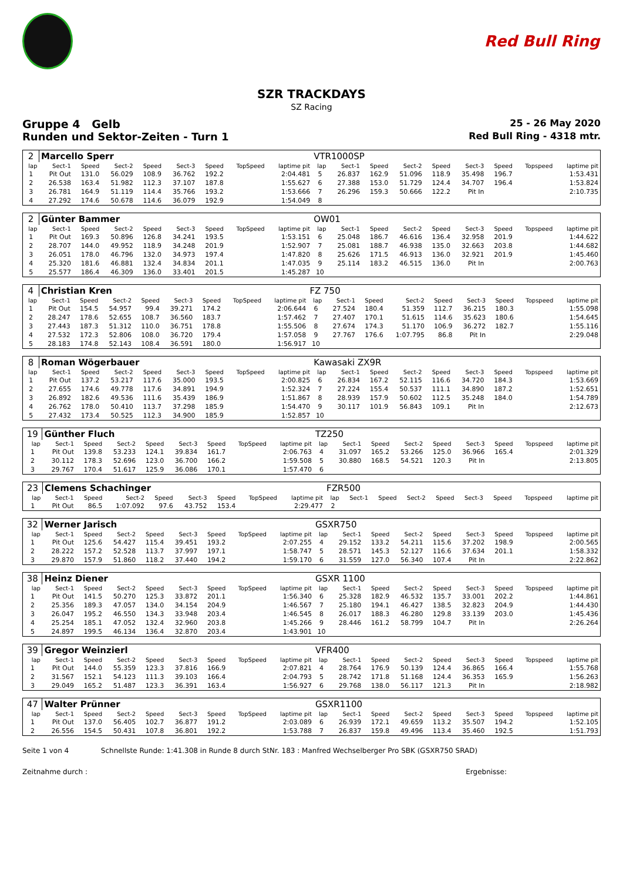Red Bull Ring
SZR TRACKDAYS
SZ Racing
Gruppe 4 Gelb 25 - 26 May 2020
Runden und Sektor-Zeiten - Turn 1 Red Bull Ring - 4318 mtr.
| 2 | Marcello Sperr | | | | | | | | VTR1000SP | | | | | | | | |
| lap | Sect-1 | Speed | Sect-2 | Speed | Sect-3 | Speed | TopSpeed | laptime pit | lap | Sect-1 | Speed | Sect-2 | Speed | Sect-3 | Speed | Topspeed | laptime pit |
| 1 | Pit Out | 131.0 | 56.029 | 108.9 | 36.762 | 192.2 | | 2:04.481 | 5 | 26.837 | 162.9 | 51.096 | 118.9 | 35.498 | 196.7 | | 1:53.431 |
| 2 | 26.538 | 163.4 | 51.982 | 112.3 | 37.107 | 187.8 | | 1:55.627 | 6 | 27.388 | 153.0 | 51.729 | 124.4 | 34.707 | 196.4 | | 1:53.824 |
| 3 | 26.781 | 164.9 | 51.119 | 114.4 | 35.766 | 193.2 | | 1:53.666 | 7 | 26.296 | 159.3 | 50.666 | 122.2 | Pit In | | | 2:10.735 |
| 4 | 27.292 | 174.6 | 50.678 | 114.6 | 36.079 | 192.9 | | 1:54.049 | 8 | | | | | | | | |
| 2 | Günter Bammer | | | | | | | | OW01 | | | | | | | | |
| lap | Sect-1 | Speed | Sect-2 | Speed | Sect-3 | Speed | TopSpeed | laptime pit | lap | Sect-1 | Speed | Sect-2 | Speed | Sect-3 | Speed | Topspeed | laptime pit |
| 1 | Pit Out | 169.3 | 50.896 | 126.8 | 34.241 | 193.5 | | 1:53.151 | 6 | 25.048 | 186.7 | 46.616 | 136.4 | 32.958 | 201.9 | | 1:44.622 |
| 2 | 28.707 | 144.0 | 49.952 | 118.9 | 34.248 | 201.9 | | 1:52.907 | 7 | 25.081 | 188.7 | 46.938 | 135.0 | 32.663 | 203.8 | | 1:44.682 |
| 3 | 26.051 | 178.0 | 46.796 | 132.0 | 34.973 | 197.4 | | 1:47.820 | 8 | 25.626 | 171.5 | 46.913 | 136.0 | 32.921 | 201.9 | | 1:45.460 |
| 4 | 25.320 | 181.6 | 46.881 | 132.4 | 34.834 | 201.1 | | 1:47.035 | 9 | 25.114 | 183.2 | 46.515 | 136.0 | Pit In | | | 2:00.763 |
| 5 | 25.577 | 186.4 | 46.309 | 136.0 | 33.401 | 201.5 | | 1:45.287 | 10 | | | | | | | | |
| 4 | Christian Kren | | | | | | | | FZ 750 | | | | | | | | |
| lap | Sect-1 | Speed | Sect-2 | Speed | Sect-3 | Speed | TopSpeed | laptime pit | lap | Sect-1 | Speed | Sect-2 | Speed | Sect-3 | Speed | Topspeed | laptime pit |
| 1 | Pit Out | 154.5 | 54.957 | 99.4 | 39.271 | 174.2 | | 2:06.644 | 6 | 27.524 | 180.4 | 51.359 | 112.7 | 36.215 | 180.3 | | 1:55.098 |
| 2 | 28.247 | 178.6 | 52.655 | 108.7 | 36.560 | 183.7 | | 1:57.462 | 7 | 27.407 | 170.1 | 51.615 | 114.6 | 35.623 | 180.6 | | 1:54.645 |
| 3 | 27.443 | 187.3 | 51.312 | 110.0 | 36.751 | 178.8 | | 1:55.506 | 8 | 27.674 | 174.3 | 51.170 | 106.9 | 36.272 | 182.7 | | 1:55.116 |
| 4 | 27.532 | 172.3 | 52.806 | 108.0 | 36.720 | 179.4 | | 1:57.058 | 9 | 27.767 | 176.6 | 1:07.795 | 86.8 | Pit In | | | 2:29.048 |
| 5 | 28.183 | 174.8 | 52.143 | 108.4 | 36.591 | 180.0 | | 1:56.917 | 10 | | | | | | | | |
| 8 | Roman Wögerbauer | | | | | | | | Kawasaki ZX9R | | | | | | | | |
| lap | Sect-1 | Speed | Sect-2 | Speed | Sect-3 | Speed | TopSpeed | laptime pit | lap | Sect-1 | Speed | Sect-2 | Speed | Sect-3 | Speed | Topspeed | laptime pit |
| 1 | Pit Out | 137.2 | 53.217 | 117.6 | 35.000 | 193.5 | | 2:00.825 | 6 | 26.834 | 167.2 | 52.115 | 116.6 | 34.720 | 184.3 | | 1:53.669 |
| 2 | 27.655 | 174.6 | 49.778 | 117.6 | 34.891 | 194.9 | | 1:52.324 | 7 | 27.224 | 155.4 | 50.537 | 111.1 | 34.890 | 187.2 | | 1:52.651 |
| 3 | 26.892 | 182.6 | 49.536 | 111.6 | 35.439 | 186.9 | | 1:51.867 | 8 | 28.939 | 157.9 | 50.602 | 112.5 | 35.248 | 184.0 | | 1:54.789 |
| 4 | 26.762 | 178.0 | 50.410 | 113.7 | 37.298 | 185.9 | | 1:54.470 | 9 | 30.117 | 101.9 | 56.843 | 109.1 | Pit In | | | 2:12.673 |
| 5 | 27.432 | 173.4 | 50.525 | 112.3 | 34.900 | 185.9 | | 1:52.857 | 10 | | | | | | | | |
| 19 | Günther Fluch | | | | | | | | TZ250 | | | | | | | | |
| lap | Sect-1 | Speed | Sect-2 | Speed | Sect-3 | Speed | TopSpeed | laptime pit | lap | Sect-1 | Speed | Sect-2 | Speed | Sect-3 | Speed | Topspeed | laptime pit |
| 1 | Pit Out | 139.8 | 53.233 | 124.1 | 39.834 | 161.7 | | 2:06.763 | 4 | 31.097 | 165.2 | 53.266 | 125.0 | 36.966 | 165.4 | | 2:01.329 |
| 2 | 30.112 | 178.3 | 52.696 | 123.0 | 36.700 | 166.2 | | 1:59.508 | 5 | 30.880 | 168.5 | 54.521 | 120.3 | Pit In | | | 2:13.805 |
| 3 | 29.767 | 170.4 | 51.617 | 125.9 | 36.086 | 170.1 | | 1:57.470 | 6 | | | | | | | | |
| 23 | Clemens Schachinger | | | | | | | | FZR500 | | | | | | | | |
| lap | Sect-1 | Speed | Sect-2 | Speed | Sect-3 | Speed | TopSpeed | laptime pit | lap | Sect-1 | Speed | Sect-2 | Speed | Sect-3 | Speed | Topspeed | laptime pit |
| 1 | Pit Out | 86.5 | 1:07.092 | 97.6 | 43.752 | 153.4 | | 2:29.477 | 2 | | | | | | | | |
| 32 | Werner Jarisch | | | | | | | | GSXR750 | | | | | | | | |
| lap | Sect-1 | Speed | Sect-2 | Speed | Sect-3 | Speed | TopSpeed | laptime pit | lap | Sect-1 | Speed | Sect-2 | Speed | Sect-3 | Speed | Topspeed | laptime pit |
| 1 | Pit Out | 125.6 | 54.427 | 115.4 | 39.451 | 193.2 | | 2:07.255 | 4 | 29.152 | 133.2 | 54.211 | 115.6 | 37.202 | 198.9 | | 2:00.565 |
| 2 | 28.222 | 157.2 | 52.528 | 113.7 | 37.997 | 197.1 | | 1:58.747 | 5 | 28.571 | 145.3 | 52.127 | 116.6 | 37.634 | 201.1 | | 1:58.332 |
| 3 | 29.870 | 157.9 | 51.860 | 118.2 | 37.440 | 194.2 | | 1:59.170 | 6 | 31.559 | 127.0 | 56.340 | 107.4 | Pit In | | | 2:22.862 |
| 38 | Heinz Diener | | | | | | | | GSXR 1100 | | | | | | | | |
| lap | Sect-1 | Speed | Sect-2 | Speed | Sect-3 | Speed | TopSpeed | laptime pit | lap | Sect-1 | Speed | Sect-2 | Speed | Sect-3 | Speed | Topspeed | laptime pit |
| 1 | Pit Out | 141.5 | 50.270 | 125.3 | 33.872 | 201.1 | | 1:56.340 | 6 | 25.328 | 182.9 | 46.532 | 135.7 | 33.001 | 202.2 | | 1:44.861 |
| 2 | 25.356 | 189.3 | 47.057 | 134.0 | 34.154 | 204.9 | | 1:46.567 | 7 | 25.180 | 194.1 | 46.427 | 138.5 | 32.823 | 204.9 | | 1:44.430 |
| 3 | 26.047 | 195.2 | 46.550 | 134.3 | 33.948 | 203.4 | | 1:46.545 | 8 | 26.017 | 188.3 | 46.280 | 129.8 | 33.139 | 203.0 | | 1:45.436 |
| 4 | 25.254 | 185.1 | 47.052 | 132.4 | 32.960 | 203.8 | | 1:45.266 | 9 | 28.446 | 161.2 | 58.799 | 104.7 | Pit In | | | 2:26.264 |
| 5 | 24.897 | 199.5 | 46.134 | 136.4 | 32.870 | 203.4 | | 1:43.901 | 10 | | | | | | | | |
| 39 | Gregor Weinzierl | | | | | | | | VFR400 | | | | | | | | |
| lap | Sect-1 | Speed | Sect-2 | Speed | Sect-3 | Speed | TopSpeed | laptime pit | lap | Sect-1 | Speed | Sect-2 | Speed | Sect-3 | Speed | Topspeed | laptime pit |
| 1 | Pit Out | 144.0 | 55.359 | 123.3 | 37.816 | 166.9 | | 2:07.821 | 4 | 28.764 | 176.9 | 50.139 | 124.4 | 36.865 | 166.4 | | 1:55.768 |
| 2 | 31.567 | 152.1 | 54.123 | 111.3 | 39.103 | 166.4 | | 2:04.793 | 5 | 28.742 | 171.8 | 51.168 | 124.4 | 36.353 | 165.9 | | 1:56.263 |
| 3 | 29.049 | 165.2 | 51.487 | 123.3 | 36.391 | 163.4 | | 1:56.927 | 6 | 29.768 | 138.0 | 56.117 | 121.3 | Pit In | | | 2:18.982 |
| 47 | Walter Prünner | | | | | | | | GSXR1100 | | | | | | | | |
| lap | Sect-1 | Speed | Sect-2 | Speed | Sect-3 | Speed | TopSpeed | laptime pit | lap | Sect-1 | Speed | Sect-2 | Speed | Sect-3 | Speed | Topspeed | laptime pit |
| 1 | Pit Out | 137.0 | 56.405 | 102.7 | 36.877 | 191.2 | | 2:03.089 | 6 | 26.939 | 172.1 | 49.659 | 113.2 | 35.507 | 194.2 | | 1:52.105 |
| 2 | 26.556 | 154.5 | 50.431 | 107.8 | 36.801 | 192.2 | | 1:53.788 | 7 | 26.837 | 159.8 | 49.496 | 113.4 | 35.460 | 192.5 | | 1:51.793 |
Seite 1 von 4 Schnellste Runde: 1:41.308 in Runde 8 durch StNr. 183 : Manfred Wechselberger Pro SBK (GSXR750 SRAD)
Zeitnahme durch : Ergebnisse: